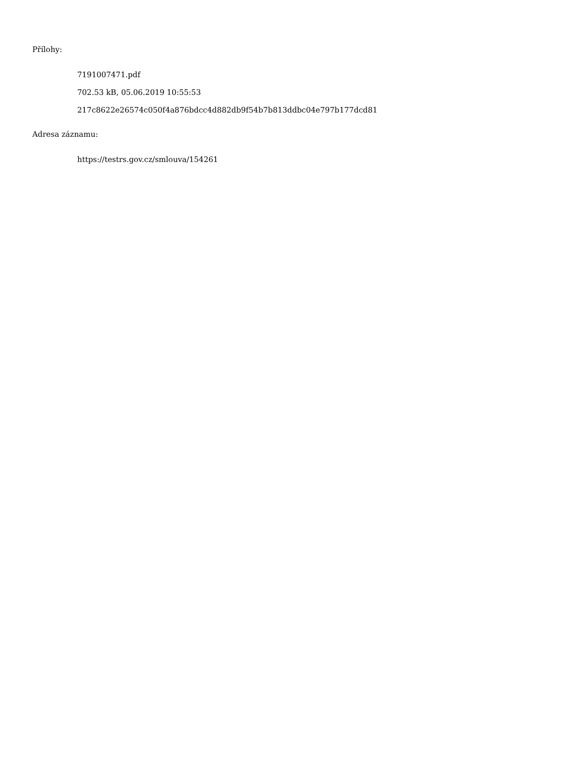Přílohy:
7191007471.pdf
702.53 kB, 05.06.2019 10:55:53
217c8622e26574c050f4a876bdcc4d882db9f54b7b813ddbc04e797b177dcd81
Adresa záznamu:
https://testrs.gov.cz/smlouva/154261